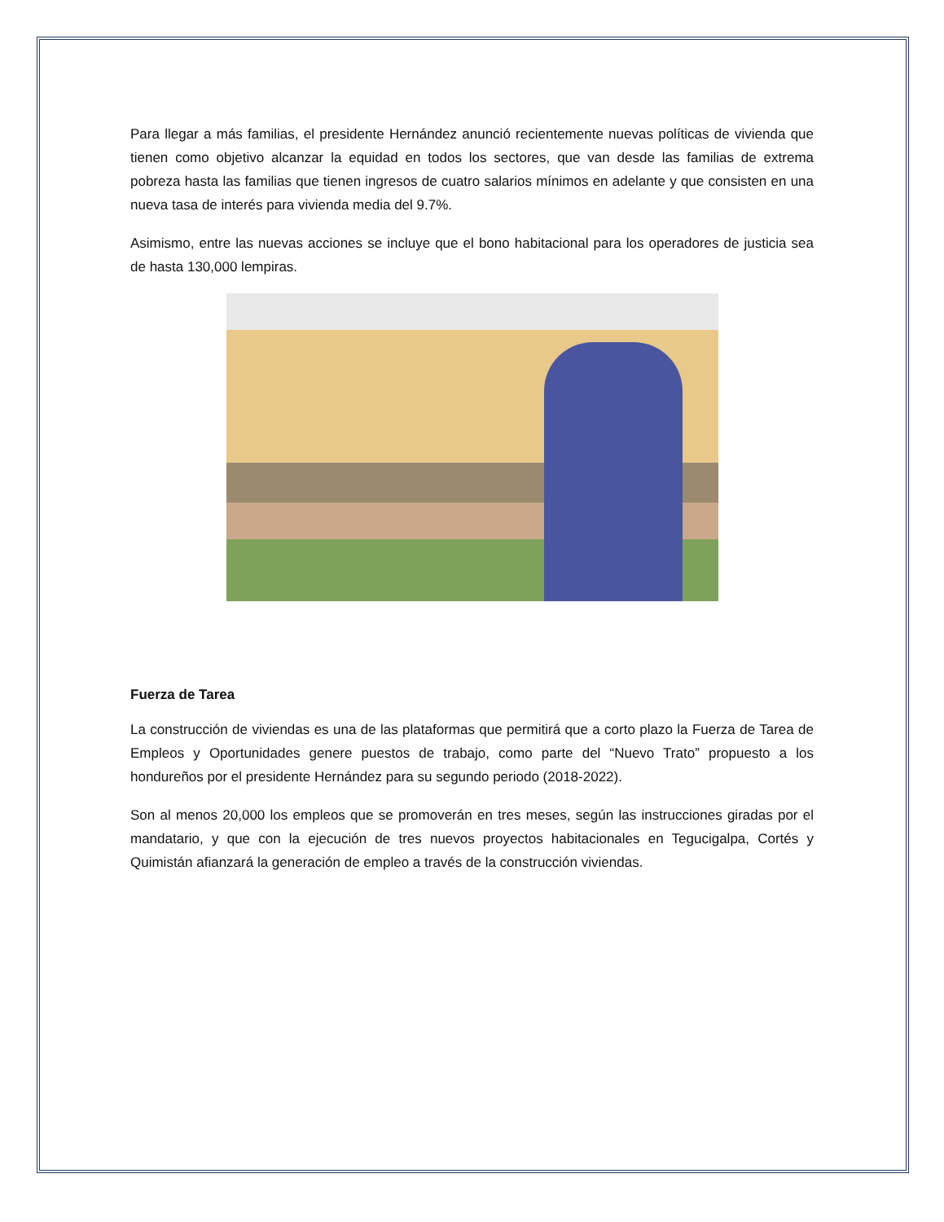Para llegar a más familias, el presidente Hernández anunció recientemente nuevas políticas de vivienda que tienen como objetivo alcanzar la equidad en todos los sectores, que van desde las familias de extrema pobreza hasta las familias que tienen ingresos de cuatro salarios mínimos en adelante y que consisten en una nueva tasa de interés para vivienda media del 9.7%.
Asimismo, entre las nuevas acciones se incluye que el bono habitacional para los operadores de justicia sea de hasta 130,000 lempiras.
Fuerza de Tarea
La construcción de viviendas es una de las plataformas que permitirá que a corto plazo la Fuerza de Tarea de Empleos y Oportunidades genere puestos de trabajo, como parte del “Nuevo Trato” propuesto a los hondureños por el presidente Hernández para su segundo periodo (2018-2022).
Son al menos 20,000 los empleos que se promoverán en tres meses, según las instrucciones giradas por el mandatario, y que con la ejecución de tres nuevos proyectos habitacionales en Tegucigalpa, Cortés y Quimistán afianzará la generación de empleo a través de la construcción viviendas.